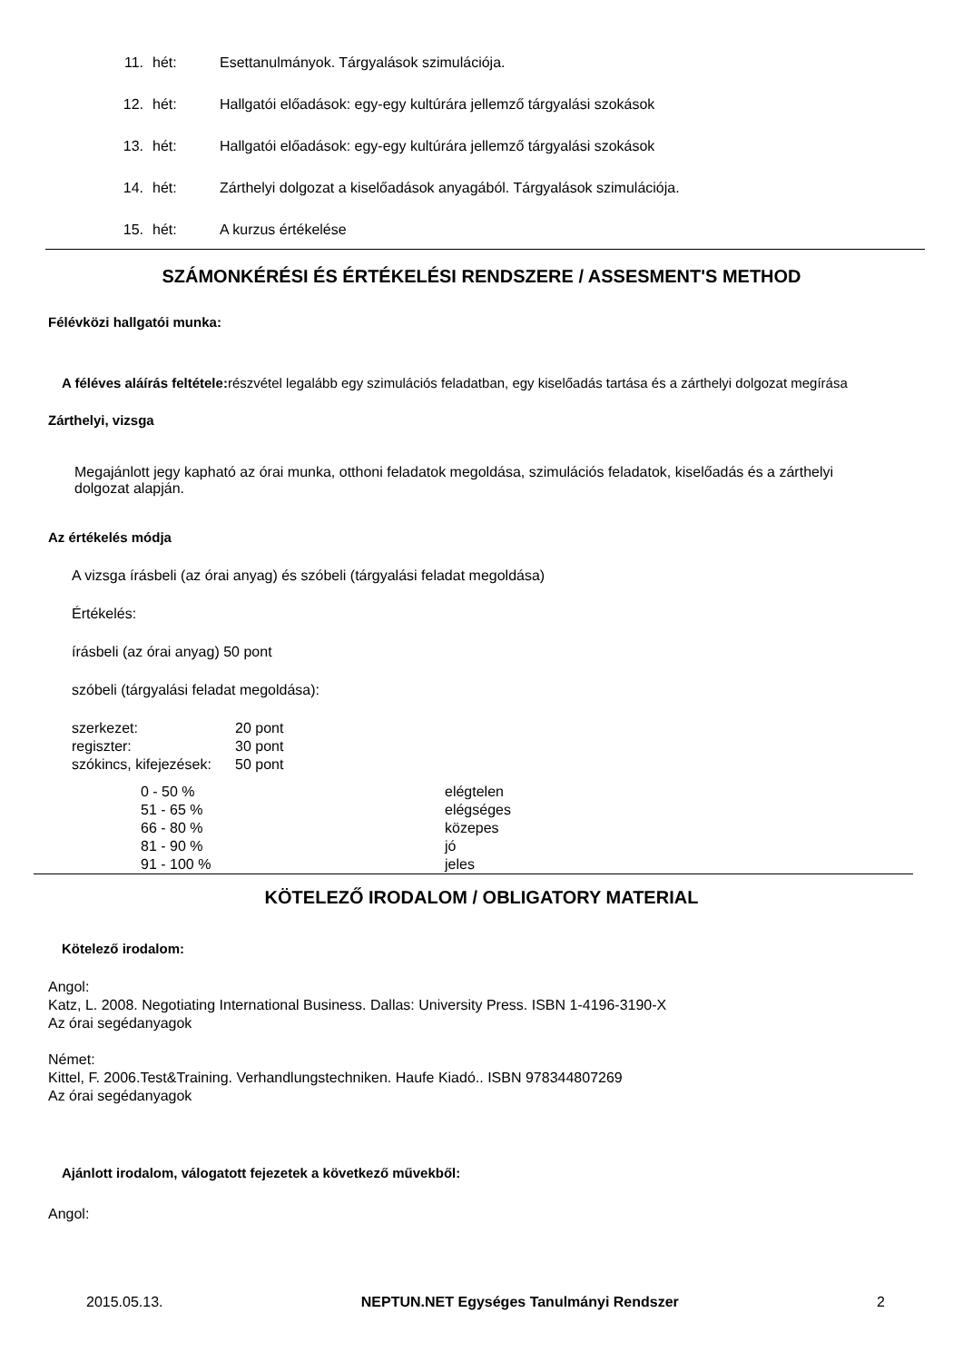11. hét: Esettanulmányok. Tárgyalások szimulációja.
12. hét: Hallgatói előadások: egy-egy kultúrára jellemző tárgyalási szokások
13. hét: Hallgatói előadások: egy-egy kultúrára jellemző tárgyalási szokások
14. hét: Zárthelyi dolgozat a kiselőadások anyagából. Tárgyalások szimulációja.
15. hét: A kurzus értékelése
SZÁMONKÉRÉSI ÉS ÉRTÉKELÉSI RENDSZERE / ASSESMENT'S METHOD
Félévközi hallgatói munka:
A féléves aláírás feltétele: részvétel legalább egy szimulációs feladatban, egy kiselőadás tartása és a zárthelyi dolgozat megírása
Zárthelyi, vizsga
Megajánlott jegy kapható az órai munka, otthoni feladatok megoldása, szimulációs feladatok, kiselőadás és a zárthelyi dolgozat alapján.
Az értékelés módja
A vizsga írásbeli (az órai anyag) és szóbeli (tárgyalási feladat megoldása)
Értékelés:
írásbeli (az órai anyag) 50 pont
szóbeli (tárgyalási feladat megoldása):
| szerkezet: | 20 pont |
| regiszter: | 30 pont |
| szókincs, kifejezések: | 50 pont |
| 0 - 50 % | elégtelen |
| 51 - 65 % | elégséges |
| 66 - 80 % | közepes |
| 81 - 90 % | jó |
| 91 - 100 % | jeles |
KÖTELEZŐ IRODALOM / OBLIGATORY MATERIAL
Kötelező irodalom:
Angol:
Katz, L. 2008. Negotiating International Business. Dallas: University Press. ISBN 1-4196-3190-X
Az órai segédanyagok
Német:
Kittel, F. 2006.Test&Training. Verhandlungstechniken. Haufe Kiadó.. ISBN 978344807269
Az órai segédanyagok
Ajánlott irodalom, válogatott fejezetek a következő művekből:
Angol:
2015.05.13. NEPTUN.NET Egységes Tanulmányi Rendszer 2